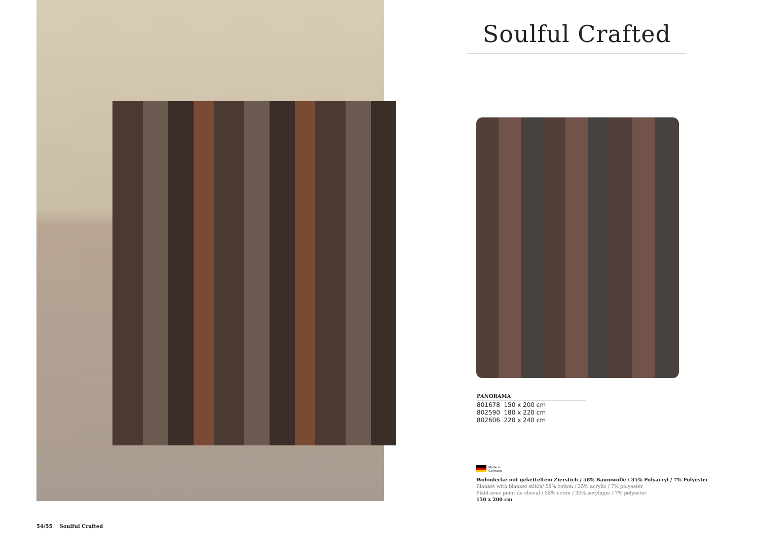Soulful Crafted
PANORAMA
801678 150 x 200 cm
802590 180 x 220 cm
802606 220 x 240 cm
Made in
Germany
Wohndecke mit geketteltem Zierstich / 58% Baumwolle / 35% Polyacryl / 7% Polyester
Blanket with blanket stitch/ 58% cotton / 35% acrylic / 7% polyester
Plaid avec point de cheval / 58% coton / 35% acrylique / 7% polyester
150 x 200 cm
54/55 Soulful Crafted